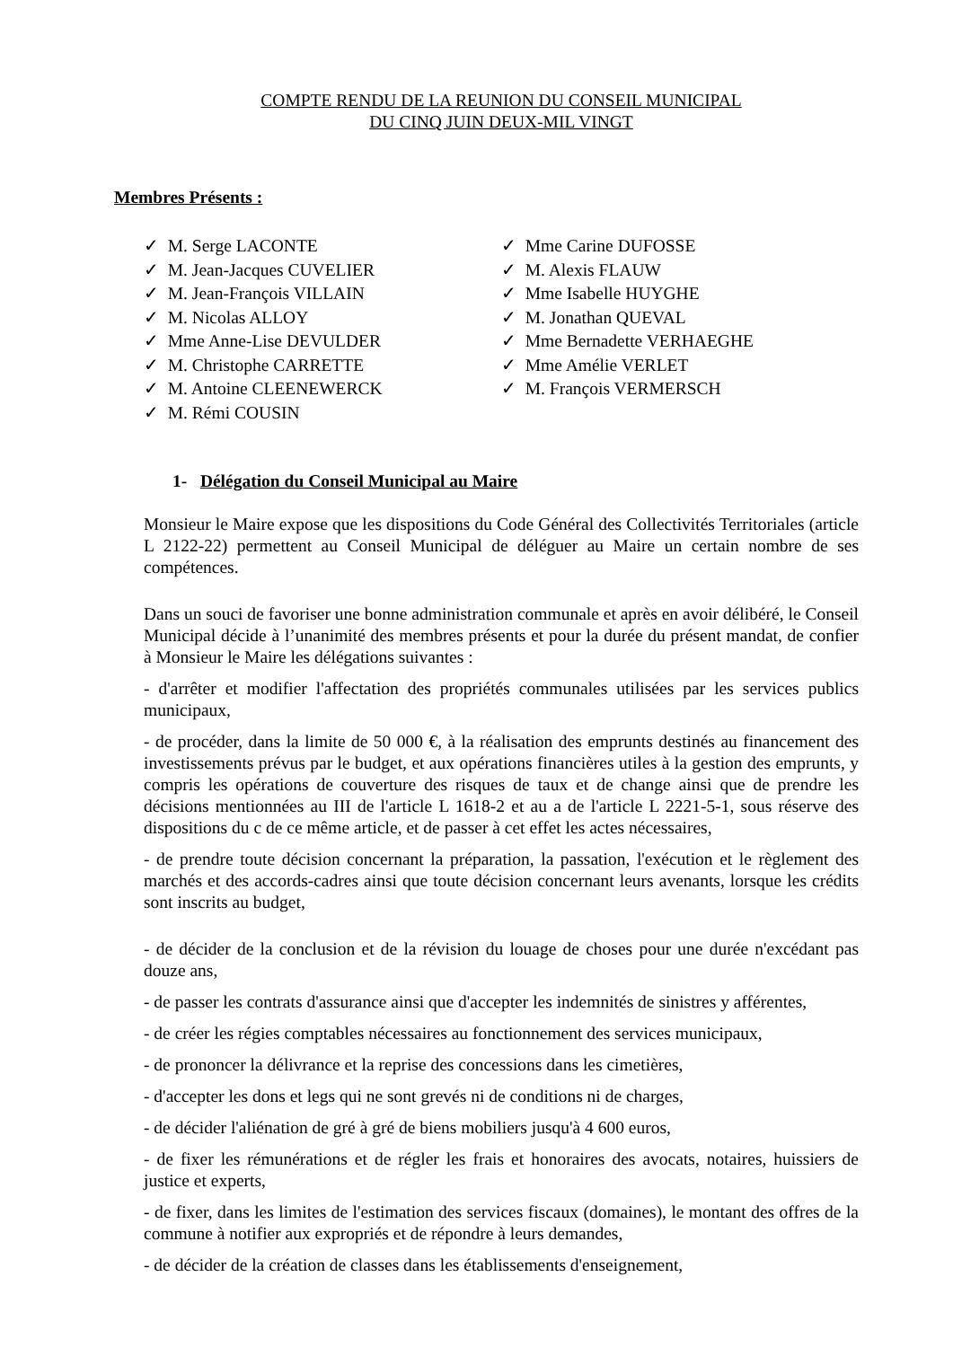COMPTE RENDU DE LA REUNION DU CONSEIL MUNICIPAL
DU CINQ JUIN DEUX-MIL VINGT
Membres Présents :
✓ M. Serge LACONTE
✓ M. Jean-Jacques CUVELIER
✓ M. Jean-François VILLAIN
✓ M. Nicolas ALLOY
✓ Mme Anne-Lise DEVULDER
✓ M. Christophe CARRETTE
✓ M. Antoine CLEENEWERCK
✓ M. Rémi COUSIN
✓ Mme Carine DUFOSSE
✓ M. Alexis FLAUW
✓ Mme Isabelle HUYGHE
✓ M. Jonathan QUEVAL
✓ Mme Bernadette VERHAEGHE
✓ Mme Amélie VERLET
✓ M. François VERMERSCH
1- Délégation du Conseil Municipal au Maire
Monsieur le Maire expose que les dispositions du Code Général des Collectivités Territoriales (article L 2122-22) permettent au Conseil Municipal de déléguer au Maire un certain nombre de ses compétences.
Dans un souci de favoriser une bonne administration communale et après en avoir délibéré, le Conseil Municipal décide à l’unanimité des membres présents et pour la durée du présent mandat, de confier à Monsieur le Maire les délégations suivantes :
- d'arrêter et modifier l'affectation des propriétés communales utilisées par les services publics municipaux,
- de procéder, dans la limite de 50 000 €, à la réalisation des emprunts destinés au financement des investissements prévus par le budget, et aux opérations financières utiles à la gestion des emprunts, y compris les opérations de couverture des risques de taux et de change ainsi que de prendre les décisions mentionnées au III de l'article L 1618-2 et au a de l'article L 2221-5-1, sous réserve des dispositions du c de ce même article, et de passer à cet effet les actes nécessaires,
- de prendre toute décision concernant la préparation, la passation, l'exécution et le règlement des marchés et des accords-cadres ainsi que toute décision concernant leurs avenants, lorsque les crédits sont inscrits au budget,
- de décider de la conclusion et de la révision du louage de choses pour une durée n'excédant pas douze ans,
- de passer les contrats d'assurance ainsi que d'accepter les indemnités de sinistres y afférentes,
- de créer les régies comptables nécessaires au fonctionnement des services municipaux,
- de prononcer la délivrance et la reprise des concessions dans les cimetières,
- d'accepter les dons et legs qui ne sont grevés ni de conditions ni de charges,
- de décider l'aliénation de gré à gré de biens mobiliers jusqu'à 4 600 euros,
- de fixer les rémunérations et de régler les frais et honoraires des avocats, notaires, huissiers de justice et experts,
- de fixer, dans les limites de l'estimation des services fiscaux (domaines), le montant des offres de la commune à notifier aux expropriés et de répondre à leurs demandes,
- de décider de la création de classes dans les établissements d'enseignement,